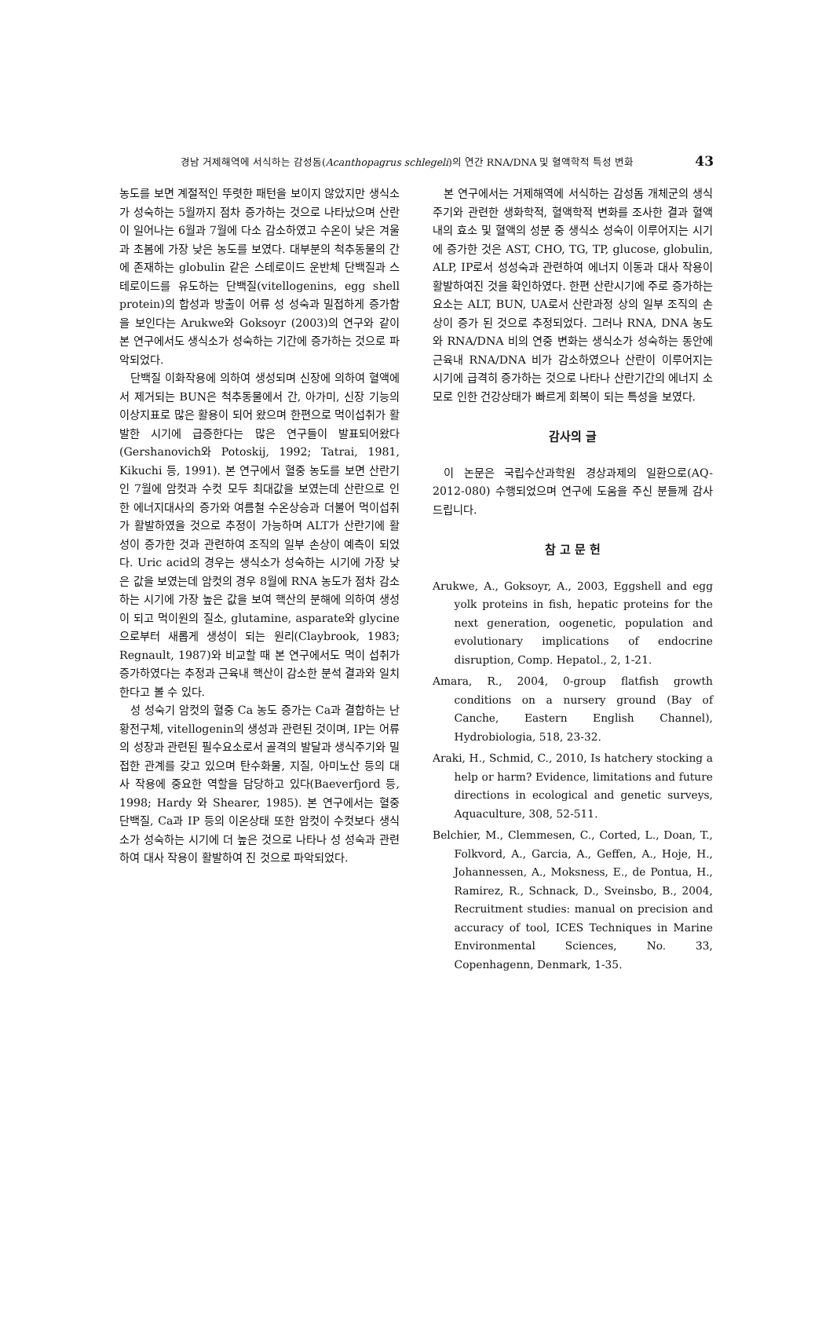경남 거제해역에 서식하는 감성돔(Acanthopagrus schlegeli)의 연간 RNA/DNA 및 혈액학적 특성 변화 43
농도를 보면 계절적인 뚜렷한 패턴을 보이지 않았지만 생식소가 성숙하는 5월까지 점차 증가하는 것으로 나타났으며 산란이 일어나는 6월과 7월에 다소 감소하였고 수온이 낮은 겨울과 초봄에 가장 낮은 농도를 보였다. 대부분의 척추동물의 간에 존재하는 globulin 같은 스테로이드 운반체 단백질과 스테로이드를 유도하는 단백질(vitellogenins, egg shell protein)의 합성과 방출이 어류 성 성숙과 밀접하게 증가함을 보인다는 Arukwe와 Goksoyr (2003)의 연구와 같이 본 연구에서도 생식소가 성숙하는 기간에 증가하는 것으로 파악되었다.
단백질 이화작용에 의하여 생성되며 신장에 의하여 혈액에서 제거되는 BUN은 척추동물에서 간, 아가미, 신장 기능의 이상지표로 많은 활용이 되어 왔으며 한편으로 먹이섭취가 활발한 시기에 급증한다는 많은 연구들이 발표되어왔다(Gershanovich와 Potoskij, 1992; Tatrai, 1981, Kikuchi 등, 1991). 본 연구에서 혈중 농도를 보면 산란기인 7월에 암컷과 수컷 모두 최대값을 보였는데 산란으로 인한 에너지대사의 증가와 여름철 수온상승과 더불어 먹이섭취가 활발하였을 것으로 추정이 가능하며 ALT가 산란기에 활성이 증가한 것과 관련하여 조직의 일부 손상이 예측이 되었다. Uric acid의 경우는 생식소가 성숙하는 시기에 가장 낮은 값을 보였는데 암컷의 경우 8월에 RNA 농도가 점차 감소하는 시기에 가장 높은 값을 보여 핵산의 분해에 의하여 생성이 되고 먹이원의 질소, glutamine, asparate와 glycine으로부터 새롭게 생성이 되는 원리(Claybrook, 1983; Regnault, 1987)와 비교할 때 본 연구에서도 먹이 섭취가 증가하였다는 추정과 근육내 핵산이 감소한 분석 결과와 일치한다고 볼 수 있다.
성 성숙기 암컷의 혈중 Ca 농도 증가는 Ca과 결합하는 난황전구체, vitellogenin의 생성과 관련된 것이며, IP는 어류의 성장과 관련된 필수요소로서 골격의 발달과 생식주기와 밀접한 관계를 갖고 있으며 탄수화물, 지질, 아미노산 등의 대사 작용에 중요한 역할을 담당하고 있다(Baeverfjord 등, 1998; Hardy 와 Shearer, 1985). 본 연구에서는 혈중 단백질, Ca과 IP 등의 이온상태 또한 암컷이 수컷보다 생식소가 성숙하는 시기에 더 높은 것으로 나타나 성 성숙과 관련하여 대사 작용이 활발하여 진 것으로 파악되었다.
본 연구에서는 거제해역에 서식하는 감성돔 개체군의 생식주기와 관련한 생화학적, 혈액학적 변화를 조사한 결과 혈액내의 효소 및 혈액의 성분 중 생식소 성숙이 이루어지는 시기에 증가한 것은 AST, CHO, TG, TP, glucose, globulin, ALP, IP로서 성성숙과 관련하여 에너지 이동과 대사 작용이 활발하여진 것을 확인하였다. 한편 산란시기에 주로 증가하는 요소는 ALT, BUN, UA로서 산란과정 상의 일부 조직의 손상이 증가 된 것으로 추정되었다. 그러나 RNA, DNA 농도와 RNA/DNA 비의 연중 변화는 생식소가 성숙하는 동안에 근육내 RNA/DNA 비가 감소하였으나 산란이 이루어지는 시기에 급격히 증가하는 것으로 나타나 산란기간의 에너지 소모로 인한 건강상태가 빠르게 회복이 되는 특성을 보였다.
감사의 글
이 논문은 국립수산과학원 경상과제의 일환으로(AQ-2012-080) 수행되었으며 연구에 도움을 주신 분들께 감사드립니다.
참 고 문 헌
Arukwe, A., Goksoyr, A., 2003, Eggshell and egg yolk proteins in fish, hepatic proteins for the next generation, oogenetic, population and evolutionary implications of endocrine disruption, Comp. Hepatol., 2, 1-21.
Amara, R., 2004, 0-group flatfish growth conditions on a nursery ground (Bay of Canche, Eastern English Channel), Hydrobiologia, 518, 23-32.
Araki, H., Schmid, C., 2010, Is hatchery stocking a help or harm? Evidence, limitations and future directions in ecological and genetic surveys, Aquaculture, 308, 52-511.
Belchier, M., Clemmesen, C., Corted, L., Doan, T., Folkvord, A., Garcia, A., Geffen, A., Hoje, H., Johannessen, A., Moksness, E., de Pontua, H., Ramirez, R., Schnack, D., Sveinsbo, B., 2004, Recruitment studies: manual on precision and accuracy of tool, ICES Techniques in Marine Environmental Sciences, No. 33, Copenhagenn, Denmark, 1-35.